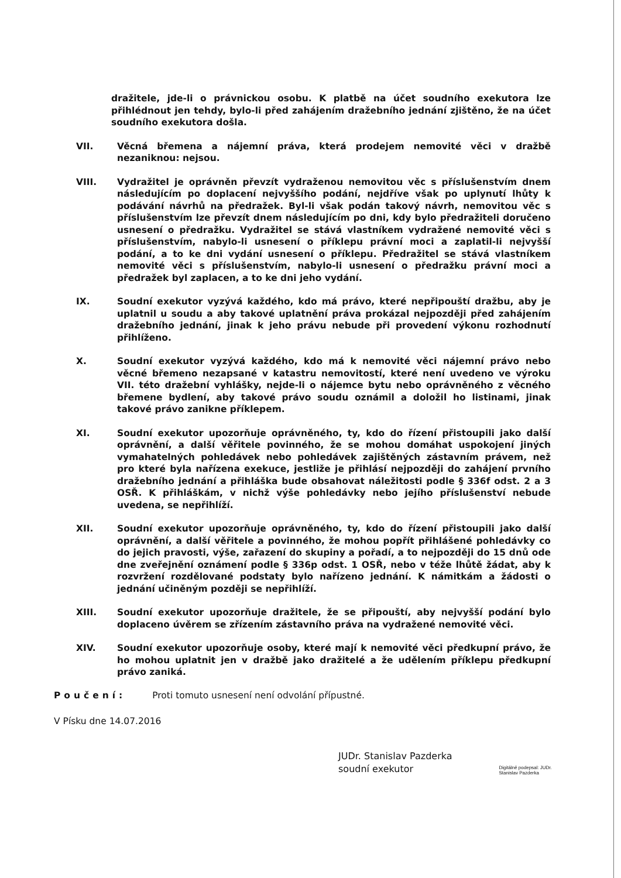dražitele, jde-li o právnickou osobu. K platbě na účet soudního exekutora lze přihlédnout jen tehdy, bylo-li před zahájením dražebního jednání zjištěno, že na účet soudního exekutora došla.
VII. Věcná břemena a nájemní práva, která prodejem nemovité věci v dražbě nezaniknou: nejsou.
VIII. Vydražitel je oprávněn převzít vydraženou nemovitou věc s příslušenstvím dnem následujícím po doplacení nejvyššího podání, nejdříve však po uplynutí lhůty k podávání návrhů na předražek. Byl-li však podán takový návrh, nemovitou věc s příslušenstvím lze převzít dnem následujícím po dni, kdy bylo předražiteli doručeno usnesení o předražku. Vydražitel se stává vlastníkem vydražené nemovité věci s příslušenstvím, nabylo-li usnesení o příklepu právní moci a zaplatil-li nejvyšší podání, a to ke dni vydání usnesení o příklepu. Předražitel se stává vlastníkem nemovité věci s příslušenstvím, nabylo-li usnesení o předražku právní moci a předražek byl zaplacen, a to ke dni jeho vydání.
IX. Soudní exekutor vyzývá každého, kdo má právo, které nepřipouští dražbu, aby je uplatnil u soudu a aby takové uplatnění práva prokázal nejpozději před zahájením dražebního jednání, jinak k jeho právu nebude při provedení výkonu rozhodnutí přihlíženo.
X. Soudní exekutor vyzývá každého, kdo má k nemovité věci nájemní právo nebo věcné břemeno nezapsané v katastru nemovitostí, které není uvedeno ve výroku VII. této dražební vyhlášky, nejde-li o nájemce bytu nebo oprávněného z věcného břemene bydlení, aby takové právo soudu oznámil a doložil ho listinami, jinak takové právo zanikne příklepem.
XI. Soudní exekutor upozorňuje oprávněného, ty, kdo do řízení přistoupili jako další oprávnění, a další věřitele povinného, že se mohou domáhat uspokojení jiných vymahatelných pohledávek nebo pohledávek zajištěných zástavním právem, než pro které byla nařízena exekuce, jestliže je přihlásí nejpozději do zahájení prvního dražebního jednání a přihláška bude obsahovat náležitosti podle § 336f odst. 2 a 3 OSŘ. K přihláškám, v nichž výše pohledávky nebo jejího příslušenství nebude uvedena, se nepřihlíží.
XII. Soudní exekutor upozorňuje oprávněného, ty, kdo do řízení přistoupili jako další oprávnění, a další věřitele a povinného, že mohou popřít přihlášené pohledávky co do jejich pravosti, výše, zařazení do skupiny a pořadí, a to nejpozději do 15 dnů ode dne zveřejnění oznámení podle § 336p odst. 1 OSŘ, nebo v téže lhůtě žádat, aby k rozvržení rozdělované podstaty bylo nařízeno jednání. K námitkám a žádosti o jednání učiněným později se nepřihlíží.
XIII. Soudní exekutor upozorňuje dražitele, že se připouští, aby nejvyšší podání bylo doplaceno úvěrem se zřízením zástavního práva na vydražené nemovité věci.
XIV. Soudní exekutor upozorňuje osoby, které mají k nemovité věci předkupní právo, že ho mohou uplatnit jen v dražbě jako dražitelé a že udělením příklepu předkupní právo zaniká.
Poučení: Proti tomuto usnesení není odvolání přípustné.
V Písku dne 14.07.2016
JUDr. Stanislav Pazderka
soudní exekutor
Digitálně podepsal: JUDr.
Stanislav Pazderka